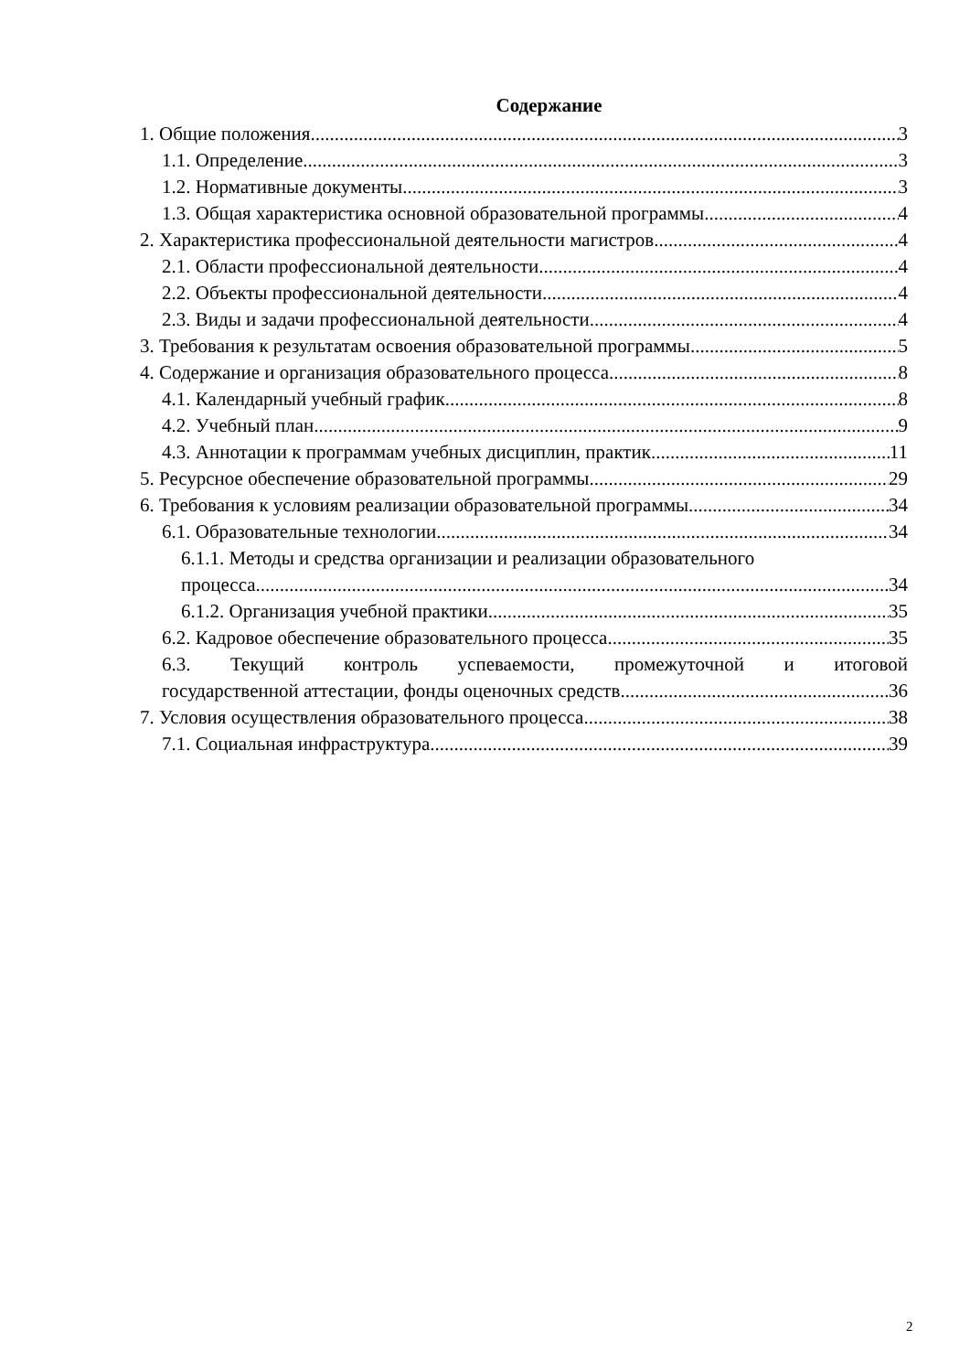Содержание
1. Общие положения 3
1.1. Определение 3
1.2. Нормативные документы 3
1.3. Общая характеристика основной образовательной программы 4
2. Характеристика профессиональной деятельности магистров 4
2.1. Области профессиональной деятельности 4
2.2. Объекты профессиональной деятельности 4
2.3. Виды и задачи профессиональной деятельности 4
3. Требования к результатам освоения образовательной программы 5
4. Содержание и организация образовательного процесса 8
4.1. Календарный учебный график 8
4.2. Учебный план 9
4.3. Аннотации к программам учебных дисциплин, практик 11
5. Ресурсное обеспечение образовательной программы 29
6. Требования к условиям реализации образовательной программы 34
6.1. Образовательные технологии 34
6.1.1. Методы и средства организации и реализации образовательного
процесса 34
6.1.2. Организация учебной практики 35
6.2. Кадровое обеспечение образовательного процесса 35
6.3. Текущий контроль успеваемости, промежуточной и итоговой
государственной аттестации, фонды оценочных средств 36
7. Условия осуществления образовательного процесса 38
7.1. Социальная инфраструктура 39
2